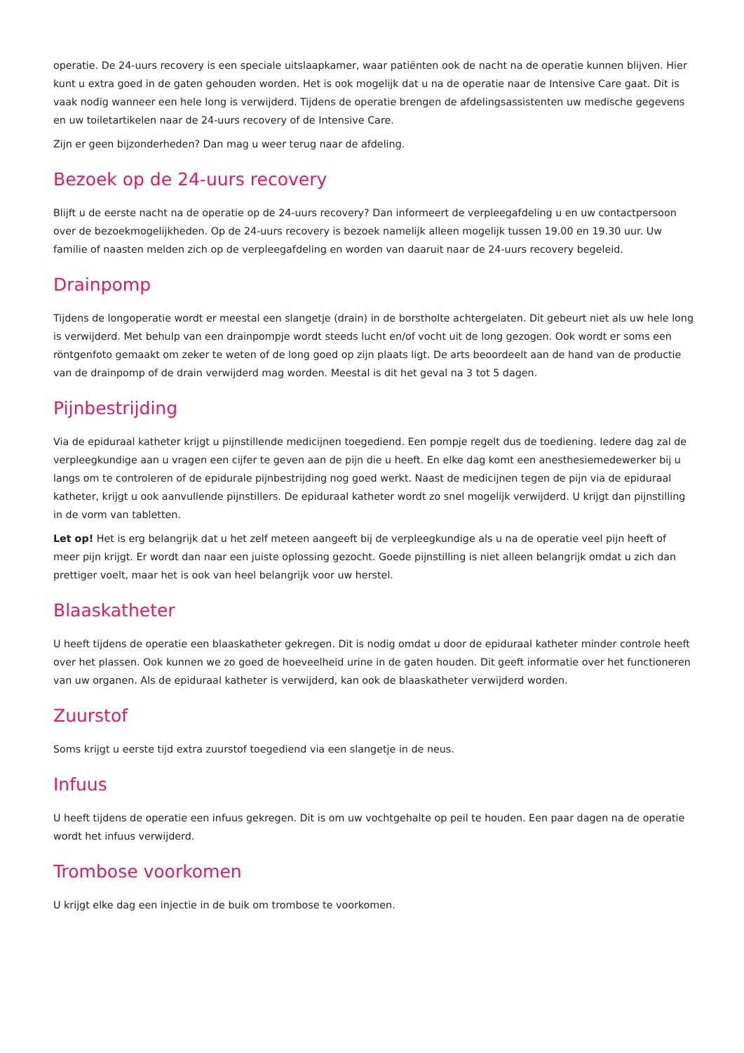operatie. De 24-uurs recovery is een speciale uitslaapkamer, waar patiënten ook de nacht na de operatie kunnen blijven. Hier kunt u extra goed in de gaten gehouden worden. Het is ook mogelijk dat u na de operatie naar de Intensive Care gaat. Dit is vaak nodig wanneer een hele long is verwijderd. Tijdens de operatie brengen de afdelingsassistenten uw medische gegevens en uw toiletartikelen naar de 24-uurs recovery of de Intensive Care.
Zijn er geen bijzonderheden? Dan mag u weer terug naar de afdeling.
Bezoek op de 24-uurs recovery
Blijft u de eerste nacht na de operatie op de 24-uurs recovery? Dan informeert de verpleegafdeling u en uw contactpersoon over de bezoekmogelijkheden. Op de 24-uurs recovery is bezoek namelijk alleen mogelijk tussen 19.00 en 19.30 uur. Uw familie of naasten melden zich op de verpleegafdeling en worden van daaruit naar de 24-uurs recovery begeleid.
Drainpomp
Tijdens de longoperatie wordt er meestal een slangetje (drain) in de borstholte achtergelaten. Dit gebeurt niet als uw hele long is verwijderd. Met behulp van een drainpompje wordt steeds lucht en/of vocht uit de long gezogen. Ook wordt er soms een röntgenfoto gemaakt om zeker te weten of de long goed op zijn plaats ligt. De arts beoordeelt aan de hand van de productie van de drainpomp of de drain verwijderd mag worden. Meestal is dit het geval na 3 tot 5 dagen.
Pijnbestrijding
Via de epiduraal katheter krijgt u pijnstillende medicijnen toegediend. Een pompje regelt dus de toediening. Iedere dag zal de verpleegkundige aan u vragen een cijfer te geven aan de pijn die u heeft. En elke dag komt een anesthesiemedewerker bij u langs om te controleren of de epidurale pijnbestrijding nog goed werkt. Naast de medicijnen tegen de pijn via de epiduraal katheter, krijgt u ook aanvullende pijnstillers. De epiduraal katheter wordt zo snel mogelijk verwijderd. U krijgt dan pijnstilling in de vorm van tabletten.
Let op! Het is erg belangrijk dat u het zelf meteen aangeeft bij de verpleegkundige als u na de operatie veel pijn heeft of meer pijn krijgt. Er wordt dan naar een juiste oplossing gezocht. Goede pijnstilling is niet alleen belangrijk omdat u zich dan prettiger voelt, maar het is ook van heel belangrijk voor uw herstel.
Blaaskatheter
U heeft tijdens de operatie een blaaskatheter gekregen. Dit is nodig omdat u door de epiduraal katheter minder controle heeft over het plassen. Ook kunnen we zo goed de hoeveelheid urine in de gaten houden. Dit geeft informatie over het functioneren van uw organen. Als de epiduraal katheter is verwijderd, kan ook de blaaskatheter verwijderd worden.
Zuurstof
Soms krijgt u eerste tijd extra zuurstof toegediend via een slangetje in de neus.
Infuus
U heeft tijdens de operatie een infuus gekregen. Dit is om uw vochtgehalte op peil te houden. Een paar dagen na de operatie wordt het infuus verwijderd.
Trombose voorkomen
U krijgt elke dag een injectie in de buik om trombose te voorkomen.